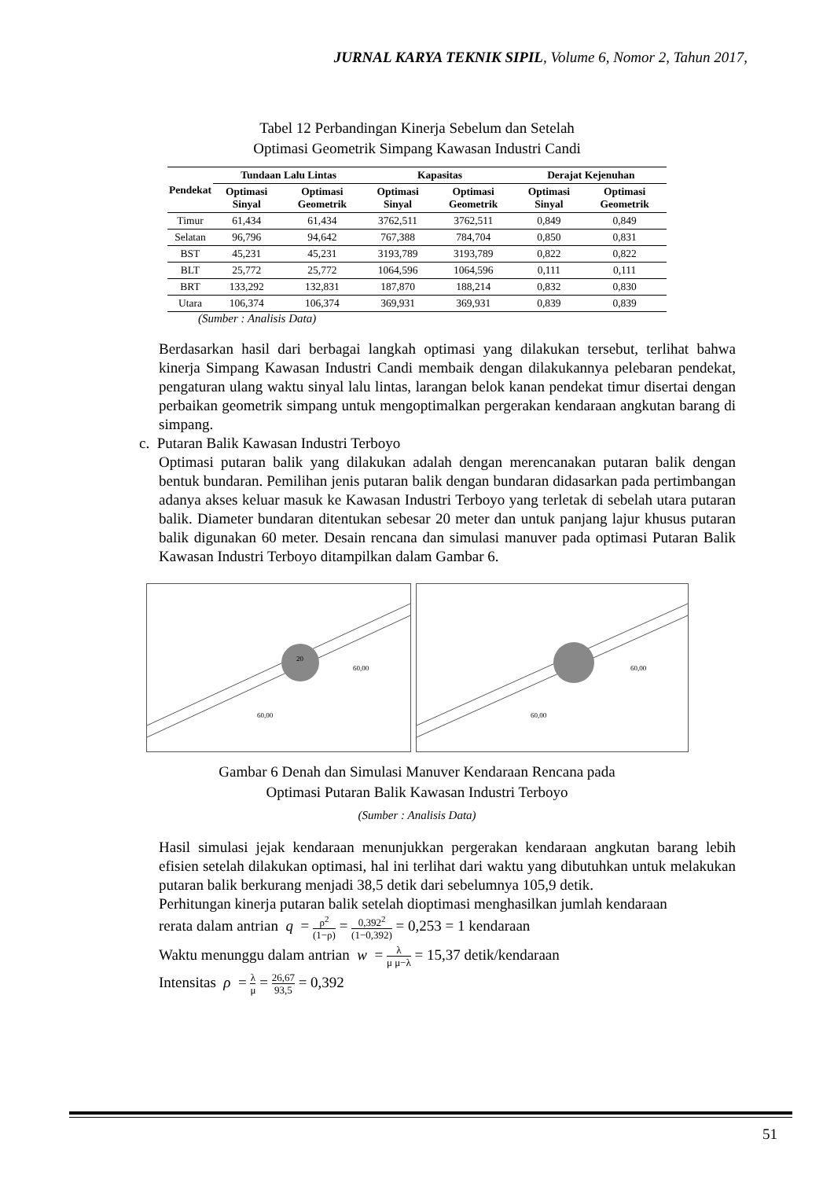JURNAL KARYA TEKNIK SIPIL, Volume 6, Nomor 2, Tahun 2017,
Tabel 12 Perbandingan Kinerja Sebelum dan Setelah
Optimasi Geometrik Simpang Kawasan Industri Candi
| Pendekat | Tundaan Lalu Lintas | | Kapasitas | | Derajat Kejenuhan | |
| --- | --- | --- | --- | --- | --- | --- |
| | Optimasi Sinyal | Optimasi Geometrik | Optimasi Sinyal | Optimasi Geometrik | Optimasi Sinyal | Optimasi Geometrik |
| Timur | 61,434 | 61,434 | 3762,511 | 3762,511 | 0,849 | 0,849 |
| Selatan | 96,796 | 94,642 | 767,388 | 784,704 | 0,850 | 0,831 |
| BST | 45,231 | 45,231 | 3193,789 | 3193,789 | 0,822 | 0,822 |
| BLT | 25,772 | 25,772 | 1064,596 | 1064,596 | 0,111 | 0,111 |
| BRT | 133,292 | 132,831 | 187,870 | 188,214 | 0,832 | 0,830 |
| Utara | 106,374 | 106,374 | 369,931 | 369,931 | 0,839 | 0,839 |
(Sumber : Analisis Data)
Berdasarkan hasil dari berbagai langkah optimasi yang dilakukan tersebut, terlihat bahwa kinerja Simpang Kawasan Industri Candi membaik dengan dilakukannya pelebaran pendekat, pengaturan ulang waktu sinyal lalu lintas, larangan belok kanan pendekat timur disertai dengan perbaikan geometrik simpang untuk mengoptimalkan pergerakan kendaraan angkutan barang di simpang.
c. Putaran Balik Kawasan Industri Terboyo
Optimasi putaran balik yang dilakukan adalah dengan merencanakan putaran balik dengan bentuk bundaran. Pemilihan jenis putaran balik dengan bundaran didasarkan pada pertimbangan adanya akses keluar masuk ke Kawasan Industri Terboyo yang terletak di sebelah utara putaran balik. Diameter bundaran ditentukan sebesar 20 meter dan untuk panjang lajur khusus putaran balik digunakan 60 meter. Desain rencana dan simulasi manuver pada optimasi Putaran Balik Kawasan Industri Terboyo ditampilkan dalam Gambar 6.
20
60,00
60,00
60,00
60,00
Gambar 6 Denah dan Simulasi Manuver Kendaraan Rencana pada
Optimasi Putaran Balik Kawasan Industri Terboyo
(Sumber : Analisis Data)
Hasil simulasi jejak kendaraan menunjukkan pergerakan kendaraan angkutan barang lebih efisien setelah dilakukan optimasi, hal ini terlihat dari waktu yang dibutuhkan untuk melakukan putaran balik berkurang menjadi 38,5 detik dari sebelumnya 105,9 detik.
Perhitungan kinerja putaran balik setelah dioptimasi menghasilkan jumlah kendaraan
rerata dalam antrian q = ρ<sup>2</sup> (1−ρ) = 0,392<sup>2</sup> (1−0,392) = 0,253 = 1 kendaraan
Waktu menunggu dalam antrian w = λ μ μ−λ = 15,37 detik/kendaraan
Intensitas ρ = λ μ = 26,67 93,5 = 0,392
51